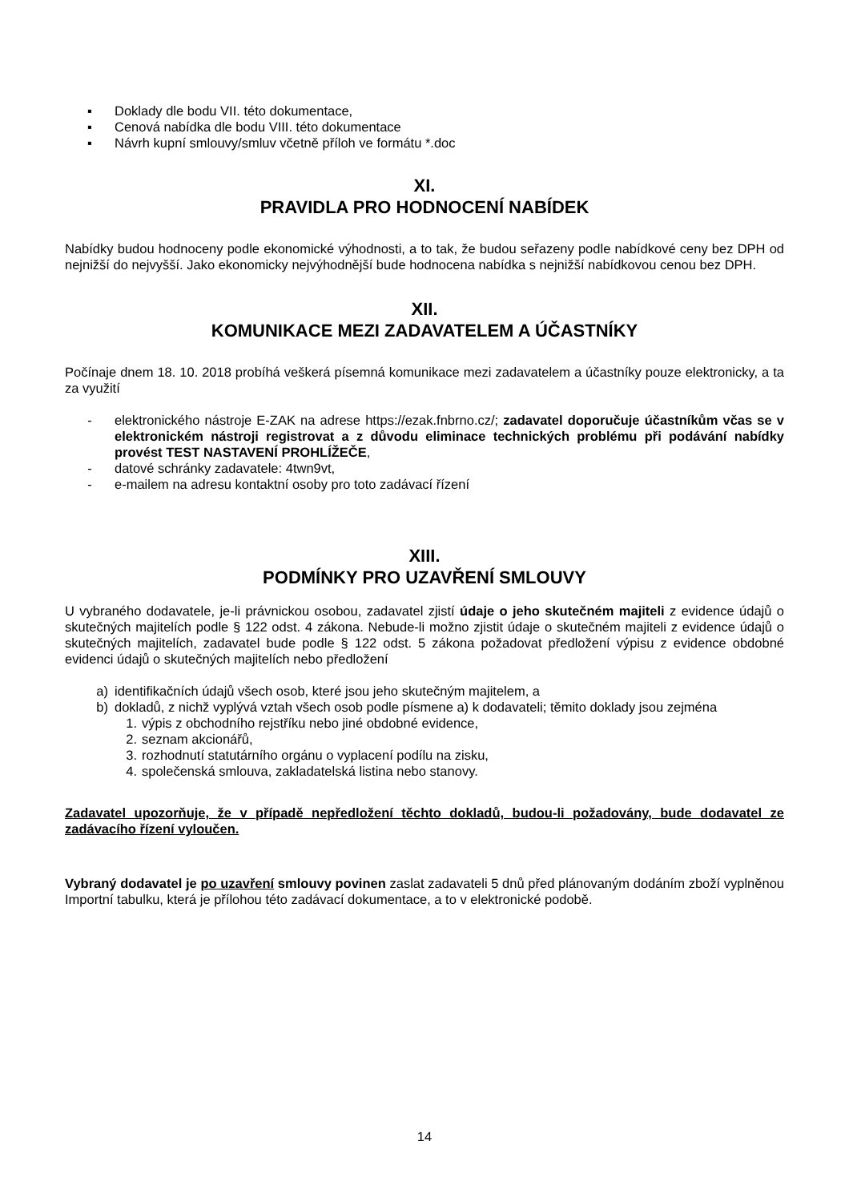▪ Doklady dle bodu VII. této dokumentace,
▪ Cenová nabídka dle bodu VIII. této dokumentace
▪ Návrh kupní smlouvy/smluv včetně příloh ve formátu *.doc
XI.
PRAVIDLA PRO HODNOCENÍ NABÍDEK
Nabídky budou hodnoceny podle ekonomické výhodnosti, a to tak, že budou seřazeny podle nabídkové ceny bez DPH od nejnižší do nejvyšší. Jako ekonomicky nejvýhodnější bude hodnocena nabídka s nejnižší nabídkovou cenou bez DPH.
XII.
KOMUNIKACE MEZI ZADAVATELEM A ÚČASTNÍKY
Počínaje dnem 18. 10. 2018 probíhá veškerá písemná komunikace mezi zadavatelem a účastníky pouze elektronicky, a ta za využití
- elektronického nástroje E-ZAK na adrese https://ezak.fnbrno.cz/; zadavatel doporučuje účastníkům včas se v elektronickém nástroji registrovat a z důvodu eliminace technických problému při podávání nabídky provést TEST NASTAVENÍ PROHLÍŽEČE,
- datové schránky zadavatele: 4twn9vt,
- e-mailem na adresu kontaktní osoby pro toto zadávací řízení
XIII.
PODMÍNKY PRO UZAVŘENÍ SMLOUVY
U vybraného dodavatele, je-li právnickou osobou, zadavatel zjistí údaje o jeho skutečném majiteli z evidence údajů o skutečných majitelích podle § 122 odst. 4 zákona. Nebude-li možno zjistit údaje o skutečném majiteli z evidence údajů o skutečných majitelích, zadavatel bude podle § 122 odst. 5 zákona požadovat předložení výpisu z evidence obdobné evidenci údajů o skutečných majitelích nebo předložení
a) identifikačních údajů všech osob, které jsou jeho skutečným majitelem, a
b) dokladů, z nichž vyplývá vztah všech osob podle písmene a) k dodavateli; těmito doklady jsou zejména
1. výpis z obchodního rejstříku nebo jiné obdobné evidence,
2. seznam akcionářů,
3. rozhodnutí statutárního orgánu o vyplacení podílu na zisku,
4. společenská smlouva, zakladatelská listina nebo stanovy.
Zadavatel upozorňuje, že v případě nepředložení těchto dokladů, budou-li požadovány, bude dodavatel ze zadávacího řízení vyloučen.
Vybraný dodavatel je po uzavření smlouvy povinen zaslat zadavateli 5 dnů před plánovaným dodáním zboží vyplněnou Importní tabulku, která je přílohou této zadávací dokumentace, a to v elektronické podobě.
14